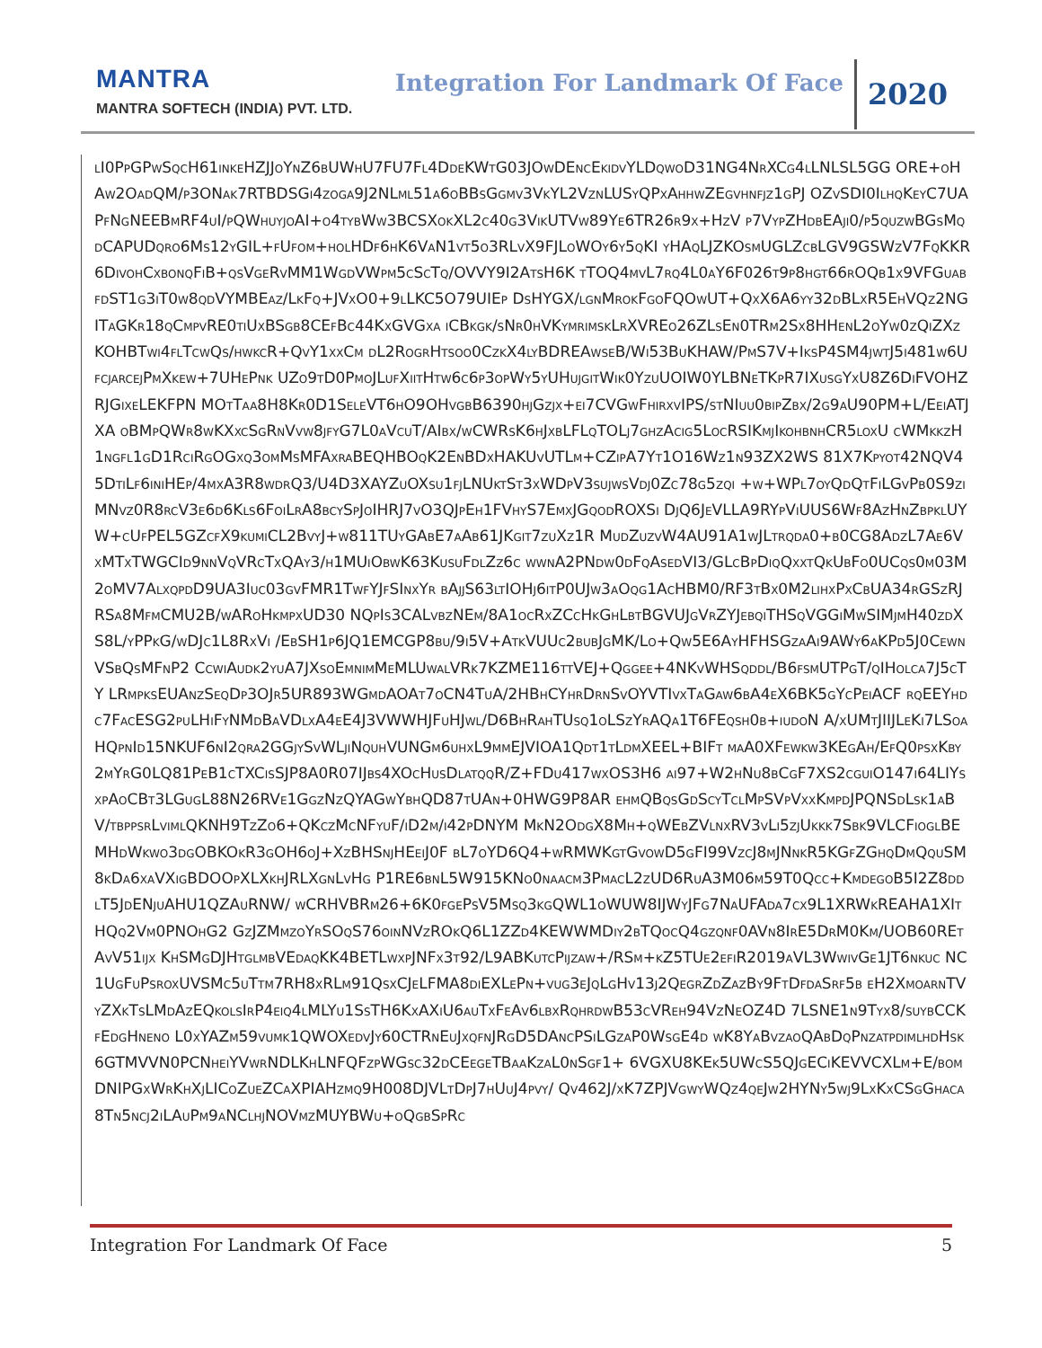MANTRA
MANTRA SOFTECH (INDIA) PVT. LTD.
Integration For Landmark Of Face
2020
lI0PpGPwSqcH61inkeHZJJoYnZ6bUWhU7FU7Fl4DdeKWtG03JOwDEncEkidvYLDqwoD31NG4NrXCg4lLNLSL5GG ORE+oHAw2OadQM/p3ONak7RTBDSGi4zoga9J2NLml51a6oBBsGgmv3VkYL2VznLUSyQPxAhhwZEgvhnfjz1gPJ OZvSDI0IlhqKeyC7UAPfNgNEEBmRF4uI/pQWhuyjoAI+o4tybWw3BCSXokXL2c40g3VikUTVw89Ye6TR26r9x+HzV p7VypZHdbEAji0/p5quzwBGsMqdCAPUDqro6Ms12yGIL+fUfom+holHDf6hK6VaN1vt5o3RLvX9FJLoWOy6y5qKI yHAqLJZKOsmUGLZcbLGV9GSWzV7FqKKR6DivohCxbonqFiB+qsVgeRvMM1WgdVWpm5cScTq/OVVY9I2AtsH6K tTOQ4mvL7rq4L0aY6F026t9p8hgt66rOQb1x9VFGuabfdST1g3iT0w8qdVYMBEaz/LkFq+JVxO0+9lLKC5O79UIEp DsHYGX/lgnMrokFgoFQOwUT+QxX6A6yy32dBLxR5EhVQz2NGITaGKr18qCmpvRE0tiUxBSgb8CEfBc44KxGVGxa iCBkgk/sNr0hVKymrimskLrXVREo26ZLsEn0TRm2Sx8HHenL2oYw0zQiZXzKOHBTwi4flTcwQs/hwkcR+QvY1xxCm dL2RogrHtsoo0CzkX4lyBDREAwseB/Wi53BuKHAW/PmS7V+IksP4SM4jwtJ5i481w6UfcjarcejPmXkew+7UHePnk UZo9tD0PmoJLufXiitHtw6c6p3opWy5yUHujgitWik0YzuUOIW0YLBNeTKpR7IXusgYxU8Z6DiFVOHZRJGixeLEKFPN MOtTaa8H8Kr0D1SeleVT6hO9OHvgbB6390hjGzjx+ei7CVGwFhirxvIPS/stNIuu0bipZbx/2g9aU90PM+L/EeiATJXA oBMpQWr8wKXxcSgRnVvw8jfyG7L0aVcuT/AIbx/wCWRsK6hJxbLFLqTOLj7ghzAcig5LocRSIKmjIkohbnhCR5loxU cWMkkzH1ngfl1gD1RciRgOGxq3omMsMFAxraBEQHBOqK2EnBDxHAKUvUTLm+CZipA7Yt1O16Wz1n93ZX2WS 81X7Kpyot42NQV45DtiLf6iniHEp/4mxA3R8wdrQ3/U4D3XAYZuOXsu1fjLNUktSt3xWDpV3sujwsVdj0Zc78g5zqi +w+WPl7oyQdQtFiLGvPb0S9ziMNvz0R8rcV3e6d6Kls6FoiLrA8bcySpJoIHRJ7vO3QJpEh1FVhyS7EmxJGqodROXSi DjQ6JeVLLA9RYpViUUS6Wf8AzHnZbpklUYW+cUfPEL5GZcfX9kumiCL2BvyJ+w811TUyGAbE7aAb61JKgit7zuXz1R MudZuzvW4AU91A1wJLtrqda0+b0CG8AdzL7Ae6VxMTxTWGCId9nnVqVRcTxQAy3/h1MUiObwK63KusuFdlZz6c wwnA2PNdw0dFqAsedVI3/GLcBpDiqQxxtQkUbFo0UCqs0m03M2oMV7AlxqpdD9UA3Iuc03gvFMR1TwfYJfSInxYr bAjjS63ltIOHj6itP0UJw3aOqg1AcHBM0/RF3tBx0M2lihxPxCbUA34rGSzRJRSa8MfmCMU2B/wARoHkmpxUD30 NQpIs3CALvbzNEm/8A1ocRxZCcHkGhLbtBGVUJgVrZYJebqiTHSqVGGiMwSIMjmH40zdXS8L/yPPkG/wDJc1L8RxVi /EbSH1p6JQ1EMCGP8bu/9i5V+AtkVUUc2bubJgMK/Lo+Qw5E6AyHFHSGzaAi9AWy6aKPd5J0CewnVSbQsMFnP2 CcwiAudk2yuA7JXsoEmnimMeMLUwalVRk7KZME116ttVEJ+Qggee+4NKvWHSqddl/B6fsmUTPgT/qIHolca7J5cTY LRmpksEUAnzSeqDp3OJr5UR893WGmdAOAt7oCN4TuA/2HBhCYhrDrnSvOYVTIvxTaGaw6bA4eX6BK5gYcPeiACF rqEEYhdc7FacESG2puLHiFyNMdBaVDlxA4eE4J3VWWHJFuHJwl/D6BhRahTUsq1oLSzYrAQa1T6FEqsh0b+iudoN A/xUMtJIIJLeKi7LSoaHQpnId15NKUF6nI2qra2GGjySvWLjiNquhVUNGm6uhxL9mmEJVIOA1Qdt1tLdmXEEL+BIFt maA0XFewkw3KEgAh/EfQ0psxKby2mYrG0LQ81PeB1cTXCisSJP8A0R07IJbs4XOcHusDlatqqR/Z+FDu417wxOS3H6 ai97+W2hNu8bCgF7XS2cguiO147i64LIYsxpAoCBt3LGugL88N26RVe1GgzNzQYAGwYbhQD87tUAn+0HWG9P8AR ehmQBqsGdScyTclMpSVpVxxKmpdJPQNSdLsk1aBV/tbppsrLvimlQKNH9TzZo6+QKczMcNFyuF/iD2m/i42pDNYM MkN2OdgX8Mh+qWEbZVlnxRV3vLi5zjUkkk7Sbk9VLCFioglBEMHdWkwo3dgOBKOkR3gOH6oJ+XzBHSnjHEeiJ0F bL7oYD6Q4+wRMWKgtGvowD5gFI99VzcJ8mJNnkR5KGfZGhqDmQquSM8kDa6xaVXigBDOOpXLXkhJRLXgnLvHg P1RE6bnL5W915KNo0naacm3PmacL2zUD6RuA3M06m59T0Qcc+KmdegoB5I2Z8ddlT5JdENjuAHU1QZAuRNW/ wCRHVBRm26+6K0fgePsV5Msq3kgQWL1oWUW8IJWyJFg7NaUFAda7cx9L1XRWkREAHA1XItHQq2Vm0PNOhG2 GzJZMmzoYrSOqS76oinNVzROkQ6L1ZZd4KEWWMDiy2bTQocQ4gzqnf0AVn8IrE5DrM0Km/UOB60REtAvV51ijx KhSMgDJHtglmbVEdaqKK4BETLwxpJNFx3t92/L9ABKutcPijzaw+/RSm+kZ5TUe2efiR2019aVL3WwivGe1JT6nkuc NC1UgFuPsroxUVSMc5uTtm7RH8xRLm91QsxCJeLFMA8diEXLePn+vug3eJqLgHv13j2QegrZdZazBy9FtDfdaSrf5b eH2XmoarnTVyZXkTsLMdAzEQkolsIrP4eiq4lMLYu1SsTH6KxAXiU6auTxFeAv6lbxRqhrdwB53cVReh94VzNeOZ4D 7LSNE1n9Tyx8/suybCCKfEdgHneno L0xYAZm59vumk1QWOXedvJy60CTRnEuJxqfnJRgD5DAncPSiLGzaP0WsgE4d wK8YaBvzaoQAbDqPnzatpdimlhdHsk6GTMVVN0PCNheiYVwrNDLKhLNFQFzpWGsc32dCEegeTBaaKzaL0nSgf1+ 6VGXU8KEk5UWcS5QJgECiKEVVCXLm+E/bomDNIPGxWrKhXjLICoZueZCaXPIAHzmq9H008DJVLtDpJ7hUuJ4pvy/ Qv462J/xK7ZPJVgwyWQz4qeJw2HYNy5wj9LxKxCSgGhaca8Tn5ncj2iLAuPm9aNClhjNOVmzMUYBWu+oQgbSpRc
Integration For Landmark Of Face 5